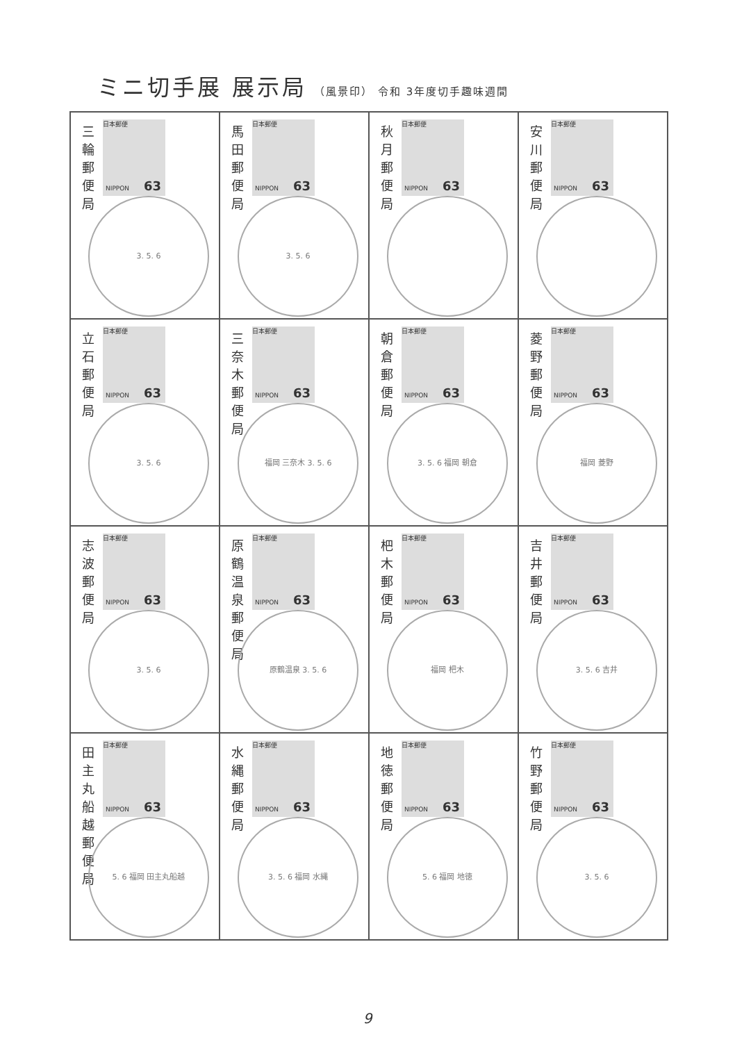ミニ切手展 展示局 （風景印） 令和 3年度切手趣味週間
| 三輪郵便局 日本郵便 NIPPON 63 3. 5. 6 | 馬田郵便局 日本郵便 NIPPON 63 3. 5. 6 | 秋月郵便局 日本郵便 NIPPON 63 | 安川郵便局 日本郵便 NIPPON 63 |
| 立石郵便局 日本郵便 NIPPON 63 3. 5. 6 | 三奈木郵便局 日本郵便 NIPPON 63 福岡 三奈木 3. 5. 6 | 朝倉郵便局 日本郵便 NIPPON 63 3. 5. 6 福岡 朝倉 | 菱野郵便局 日本郵便 NIPPON 63 福岡 菱野 |
| 志波郵便局 日本郵便 NIPPON 63 3. 5. 6 | 原鶴温泉郵便局 日本郵便 NIPPON 63 原鶴温泉 3. 5. 6 | 杷木郵便局 日本郵便 NIPPON 63 福岡 杷木 | 吉井郵便局 日本郵便 NIPPON 63 3. 5. 6 吉井 |
| 田主丸船越郵便局 日本郵便 NIPPON 63 5. 6 福岡 田主丸船越 | 水縄郵便局 日本郵便 NIPPON 63 3. 5. 6 福岡 水縄 | 地徳郵便局 日本郵便 NIPPON 63 5. 6 福岡 地徳 | 竹野郵便局 日本郵便 NIPPON 63 3. 5. 6 |
9